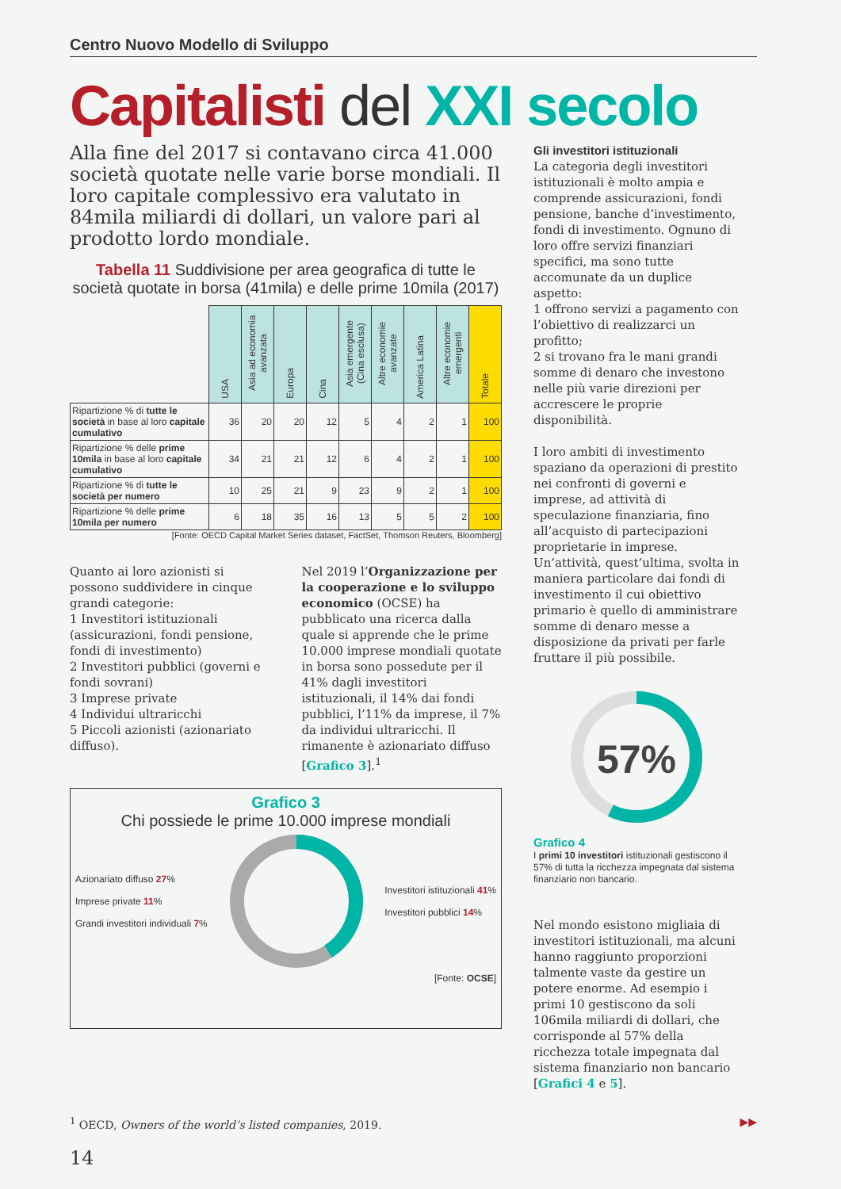Centro Nuovo Modello di Sviluppo
Capitalisti del XXI secolo
Alla fine del 2017 si contavano circa 41.000 società quotate nelle varie borse mondiali. Il loro capitale complessivo era valutato in 84mila miliardi di dollari, un valore pari al prodotto lordo mondiale.
Tabella 11 Suddivisione per area geografica di tutte le società quotate in borsa (41mila) e delle prime 10mila (2017)
| | USA | Asia ad economia avanzata | Europa | Cina | Asia emergente (Cina esclusa) | Altre economie avanzate | America Latina | Altre economie emergenti | Totale |
| Ripartizione % di tutte le società in base al loro capitale cumulativo | 36 | 20 | 20 | 12 | 5 | 4 | 2 | 1 | 100 |
| Ripartizione % delle prime 10mila in base al loro capitale cumulativo | 34 | 21 | 21 | 12 | 6 | 4 | 2 | 1 | 100 |
| Ripartizione % di tutte le società per numero | 10 | 25 | 21 | 9 | 23 | 9 | 2 | 1 | 100 |
| Ripartizione % delle prime 10mila per numero | 6 | 18 | 35 | 16 | 13 | 5 | 5 | 2 | 100 |
[Fonte: OECD Capital Market Series dataset, FactSet, Thomson Reuters, Bloomberg]
Quanto ai loro azionisti si possono suddividere in cinque grandi categorie:
1 Investitori istituzionali (assicurazioni, fondi pensione, fondi di investimento)
2 Investitori pubblici (governi e fondi sovrani)
3 Imprese private
4 Individui ultraricchi
5 Piccoli azionisti (azionariato diffuso).
Nel 2019 l’Organizzazione per la cooperazione e lo sviluppo economico (OCSE) ha pubblicato una ricerca dalla quale si apprende che le prime 10.000 imprese mondiali quotate in borsa sono possedute per il 41% dagli investitori istituzionali, il 14% dai fondi pubblici, l’11% da imprese, il 7% da individui ultraricchi. Il rimanente è azionariato diffuso [Grafico 3].<sup>1</sup>
Grafico 3
Chi possiede le prime 10.000 imprese mondiali
Azionariato diffuso 27%
Imprese private 11%
Grandi investitori individuali 7%
Investitori istituzionali 41%
Investitori pubblici 14%
[Fonte: OCSE]
Gli investitori istituzionali
La categoria degli investitori istituzionali è molto ampia e comprende assicurazioni, fondi pensione, banche d’investimento, fondi di investimento. Ognuno di loro offre servizi finanziari specifici, ma sono tutte accomunate da un duplice aspetto:
1 offrono servizi a pagamento con l’obiettivo di realizzarci un profitto;
2 si trovano fra le mani grandi somme di denaro che investono nelle più varie direzioni per accrescere le proprie disponibilità.
I loro ambiti di investimento spaziano da operazioni di prestito nei confronti di governi e imprese, ad attività di speculazione finanziaria, fino all’acquisto di partecipazioni proprietarie in imprese. Un’attività, quest’ultima, svolta in maniera particolare dai fondi di investimento il cui obiettivo primario è quello di amministrare somme di denaro messe a disposizione da privati per farle fruttare il più possibile.
57%
Grafico 4
I primi 10 investitori istituzionali gestiscono il 57% di tutta la ricchezza impegnata dal sistema finanziario non bancario.
Nel mondo esistono migliaia di investitori istituzionali, ma alcuni hanno raggiunto proporzioni talmente vaste da gestire un potere enorme. Ad esempio i primi 10 gestiscono da soli 106mila miliardi di dollari, che corrisponde al 57% della ricchezza totale impegnata dal sistema finanziario non bancario [Grafici 4 e 5].
<sup>1</sup> OECD, Owners of the world’s listed companies, 2019. ▶▶
14